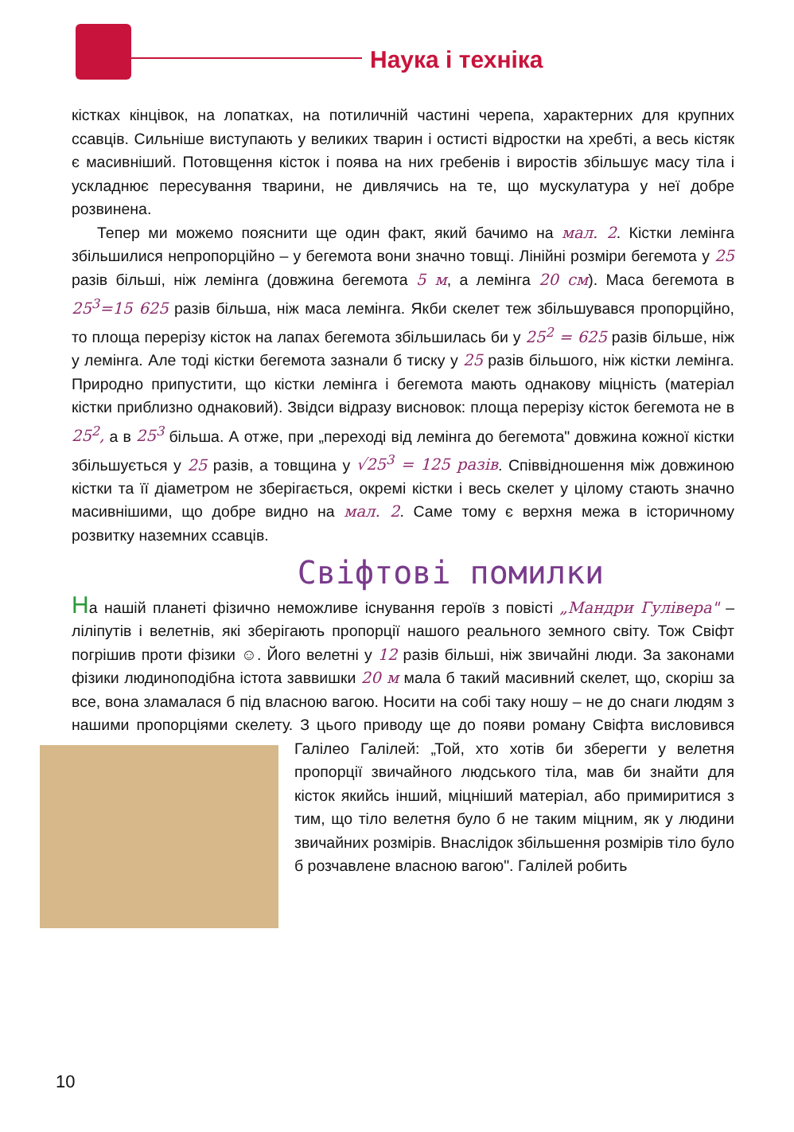Наука і техніка
кістках кінцівок, на лопатках, на потиличній частині черепа, характерних для крупних ссавців. Сильніше виступають у великих тварин і остисті відростки на хребті, а весь кістяк є масивніший. Потовщення кісток і поява на них гребенів і виростів збільшує масу тіла і ускладнює пересування тварини, не дивлячись на те, що мускулатура у неї добре розвинена.
Тепер ми можемо пояснити ще один факт, який бачимо на мал. 2. Кістки лемінга збільшилися непропорційно – у бегемота вони значно товщі. Лінійні розміри бегемота у 25 разів більші, ніж лемінга (довжина бегемота 5 м, а лемінга 20 см). Маса бегемота в 25<sup>3</sup>=15 625 разів більша, ніж маса лемінга. Якби скелет теж збільшувався пропорційно, то площа перерізу кісток на лапах бегемота збільшилась би у 25<sup>2</sup> = 625 разів більше, ніж у лемінга. Але тоді кістки бегемота зазнали б тиску у 25 разів більшого, ніж кістки лемінга. Природно припустити, що кістки лемінга і бегемота мають однакову міцність (матеріал кістки приблизно однаковий). Звідси відразу висновок: площа перерізу кісток бегемота не в 25<sup>2</sup>, а в 25<sup>3</sup> більша. А отже, при „переході від лемінга до бегемота" довжина кожної кістки збільшується у 25 разів, а товщина у √25<sup>3</sup> = 125 разів. Співвідношення між довжиною кістки та її діаметром не зберігається, окремі кістки і весь скелет у цілому стають значно масивнішими, що добре видно на мал. 2. Саме тому є верхня межа в історичному розвитку наземних ссавців.
Свіфтові помилки
На нашій планеті фізично неможливе існування героїв з повісті „Мандри Гулівера" – ліліпутів і велетнів, які зберігають пропорції нашого реального земного світу. Тож Свіфт погрішив проти фізики ☺. Його велетні у 12 разів більші, ніж звичайні люди. За законами фізики людиноподібна істота заввишки 20 м мала б такий масивний скелет, що, скоріш за все, вона зламалася б під власною вагою. Носити на собі таку ношу – не до снаги людям з нашими пропорціями скелету. З цього приводу ще до появи роману Свіфта висловився Галілео Галілей: „Той, хто хотів би зберегти у велетня пропорції звичайного людського тіла, мав би знайти для кісток якийсь інший, міцніший матеріал, або примиритися з тим, що тіло велетня було б не таким міцним, як у людини звичайних розмірів. Внаслідок збільшення розмірів тіло було б розчавлене власною вагою". Галілей робить
10